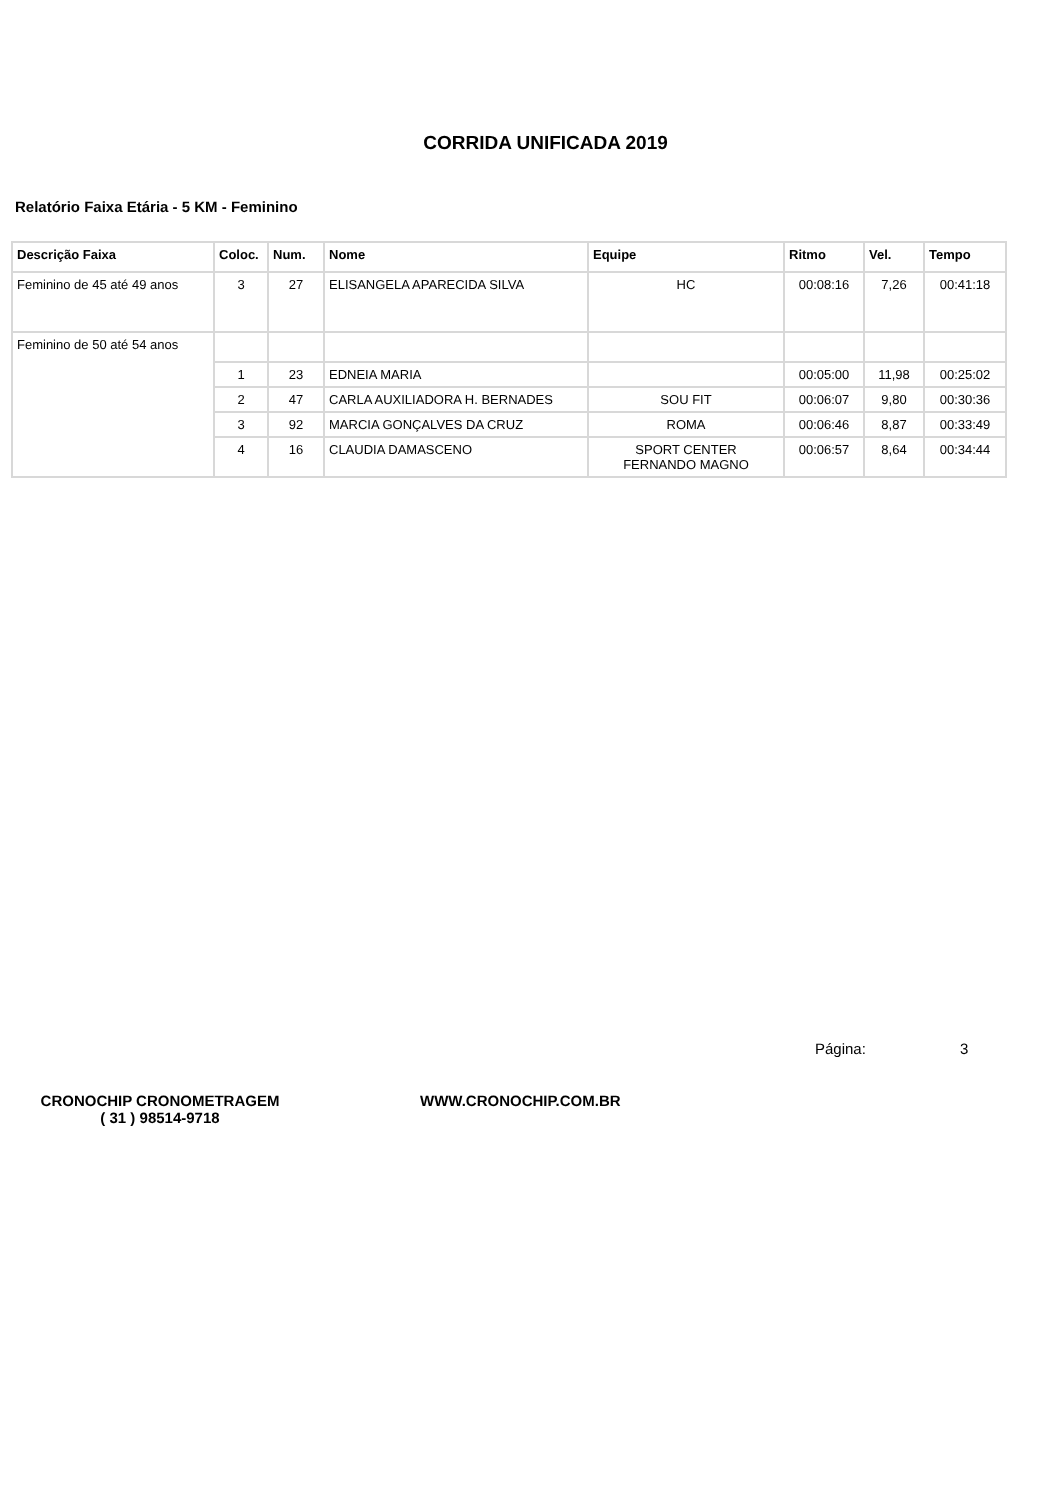CORRIDA UNIFICADA 2019
Relatório Faixa Etária - 5 KM - Feminino
| Descrição Faixa | Coloc. | Num. | Nome | Equipe | Ritmo | Vel. | Tempo |
| --- | --- | --- | --- | --- | --- | --- | --- |
| Feminino de 45 até 49 anos | 3 | 27 | ELISANGELA APARECIDA SILVA | HC | 00:08:16 | 7,26 | 00:41:18 |
| Feminino de 50 até 54 anos | | | | | | | |
| | 1 | 23 | EDNEIA MARIA | | 00:05:00 | 11,98 | 00:25:02 |
| | 2 | 47 | CARLA AUXILIADORA H. BERNADES | SOU FIT | 00:06:07 | 9,80 | 00:30:36 |
| | 3 | 92 | MARCIA GONÇALVES DA CRUZ | ROMA | 00:06:46 | 8,87 | 00:33:49 |
| | 4 | 16 | CLAUDIA DAMASCENO | SPORT CENTER FERNANDO MAGNO | 00:06:57 | 8,64 | 00:34:44 |
Página: 3
CRONOCHIP CRONOMETRAGEM
( 31 ) 98514-9718
WWW.CRONOCHIP.COM.BR